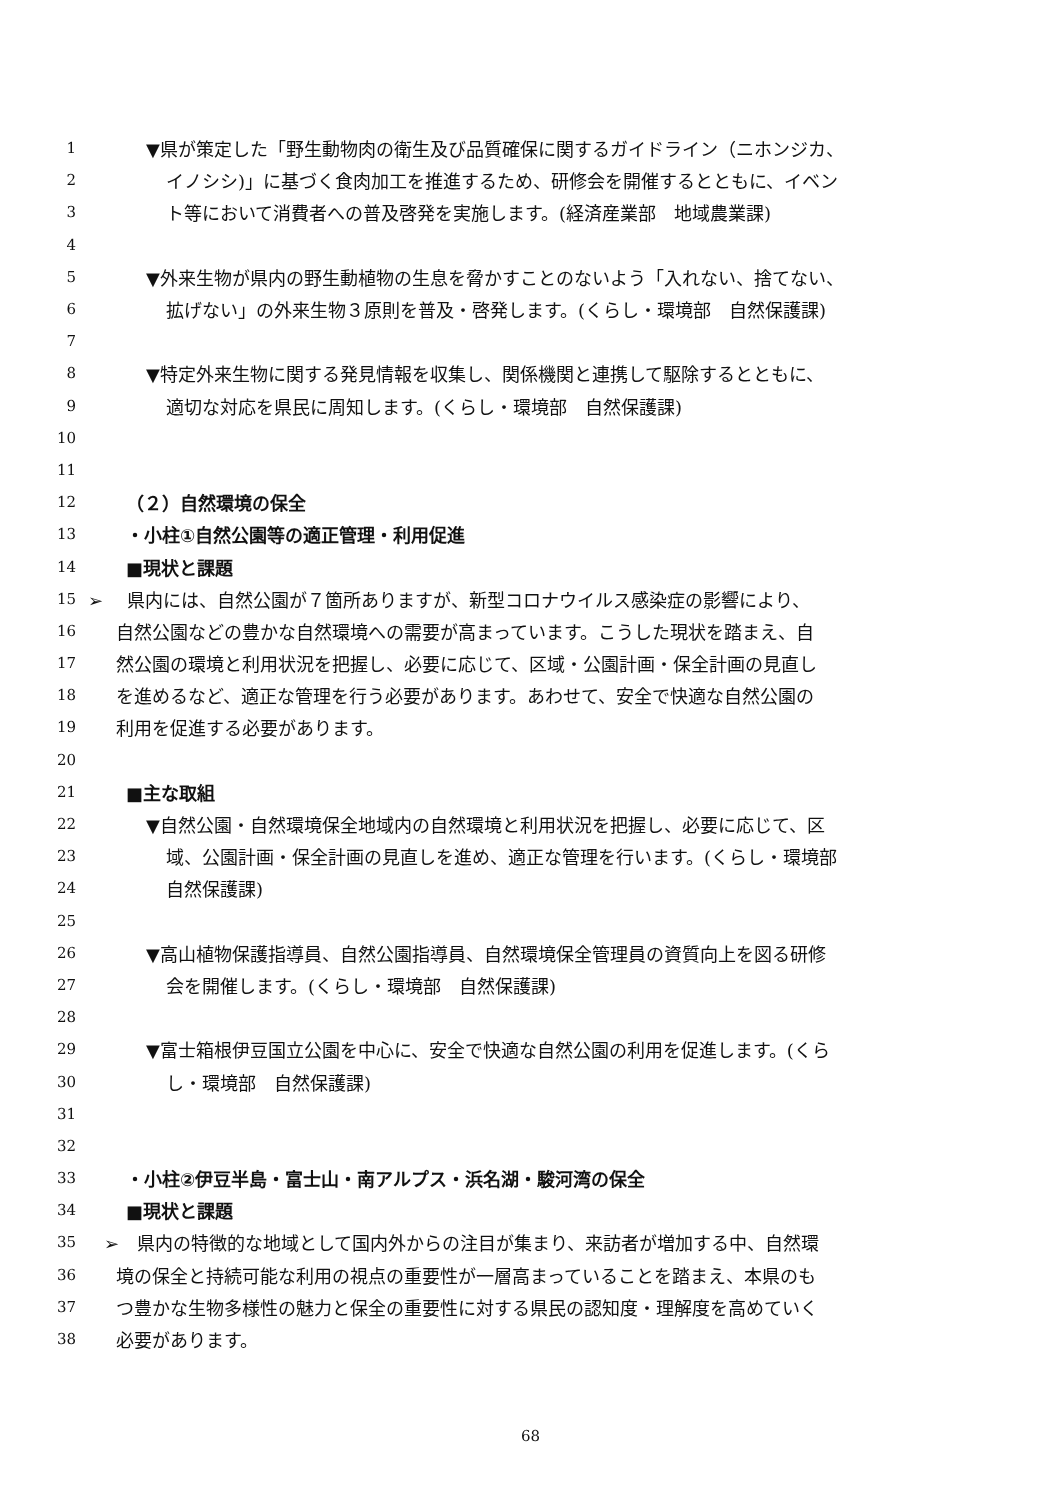1 ▼県が策定した「野生動物肉の衛生及び品質確保に関するガイドライン（ニホンジカ、
2 イノシシ)」に基づく食肉加工を推進するため、研修会を開催するとともに、イベン
3 ト等において消費者への普及啓発を実施します。(経済産業部　地域農業課)
4
5 ▼外来生物が県内の野生動植物の生息を脅かすことのないよう「入れない、捨てない、
6 拡げない」の外来生物３原則を普及・啓発します。(くらし・環境部　自然保護課)
7
8 ▼特定外来生物に関する発見情報を収集し、関係機関と連携して駆除するとともに、
9 適切な対応を県民に周知します。(くらし・環境部　自然保護課)
10
11
12 （２）自然環境の保全
13 ・小柱①自然公園等の適正管理・利用促進
14 ■現状と課題
15 ➢　 県内には、自然公園が７箇所ありますが、新型コロナウイルス感染症の影響により、
16 自然公園などの豊かな自然環境への需要が高まっています。こうした現状を踏まえ、自
17 然公園の環境と利用状況を把握し、必要に応じて、区域・公園計画・保全計画の見直し
18 を進めるなど、適正な管理を行う必要があります。あわせて、安全で快適な自然公園の
19 利用を促進する必要があります。
20
21 ■主な取組
22 ▼自然公園・自然環境保全地域内の自然環境と利用状況を把握し、必要に応じて、区
23 域、公園計画・保全計画の見直しを進め、適正な管理を行います。(くらし・環境部
24 自然保護課)
25
26 ▼高山植物保護指導員、自然公園指導員、自然環境保全管理員の資質向上を図る研修
27 会を開催します。(くらし・環境部　自然保護課)
28
29 ▼富士箱根伊豆国立公園を中心に、安全で快適な自然公園の利用を促進します。(くら
30 し・環境部　自然保護課)
31
32
33 ・小柱②伊豆半島・富士山・南アルプス・浜名湖・駿河湾の保全
34 ■現状と課題
35 ➢　県内の特徴的な地域として国内外からの注目が集まり、来訪者が増加する中、自然環
36 境の保全と持続可能な利用の視点の重要性が一層高まっていることを踏まえ、本県のも
37 つ豊かな生物多様性の魅力と保全の重要性に対する県民の認知度・理解度を高めていく
38 必要があります。
68